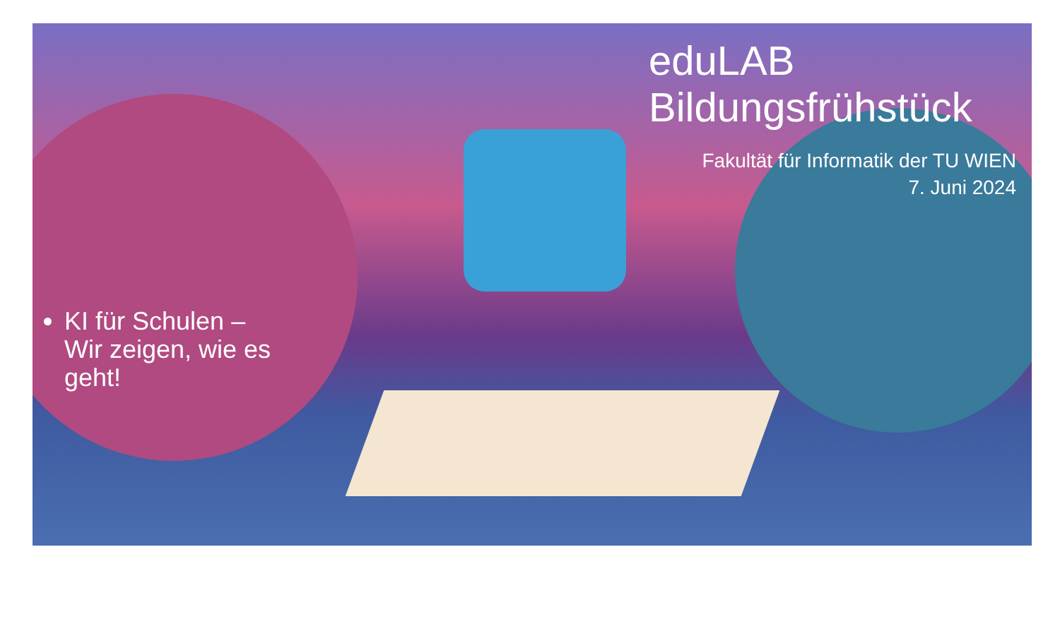eduLAB
Bildungsfrühstück
Fakultät für Informatik der TU WIEN
7. Juni 2024
KI für Schulen – Wir zeigen, wie es geht!